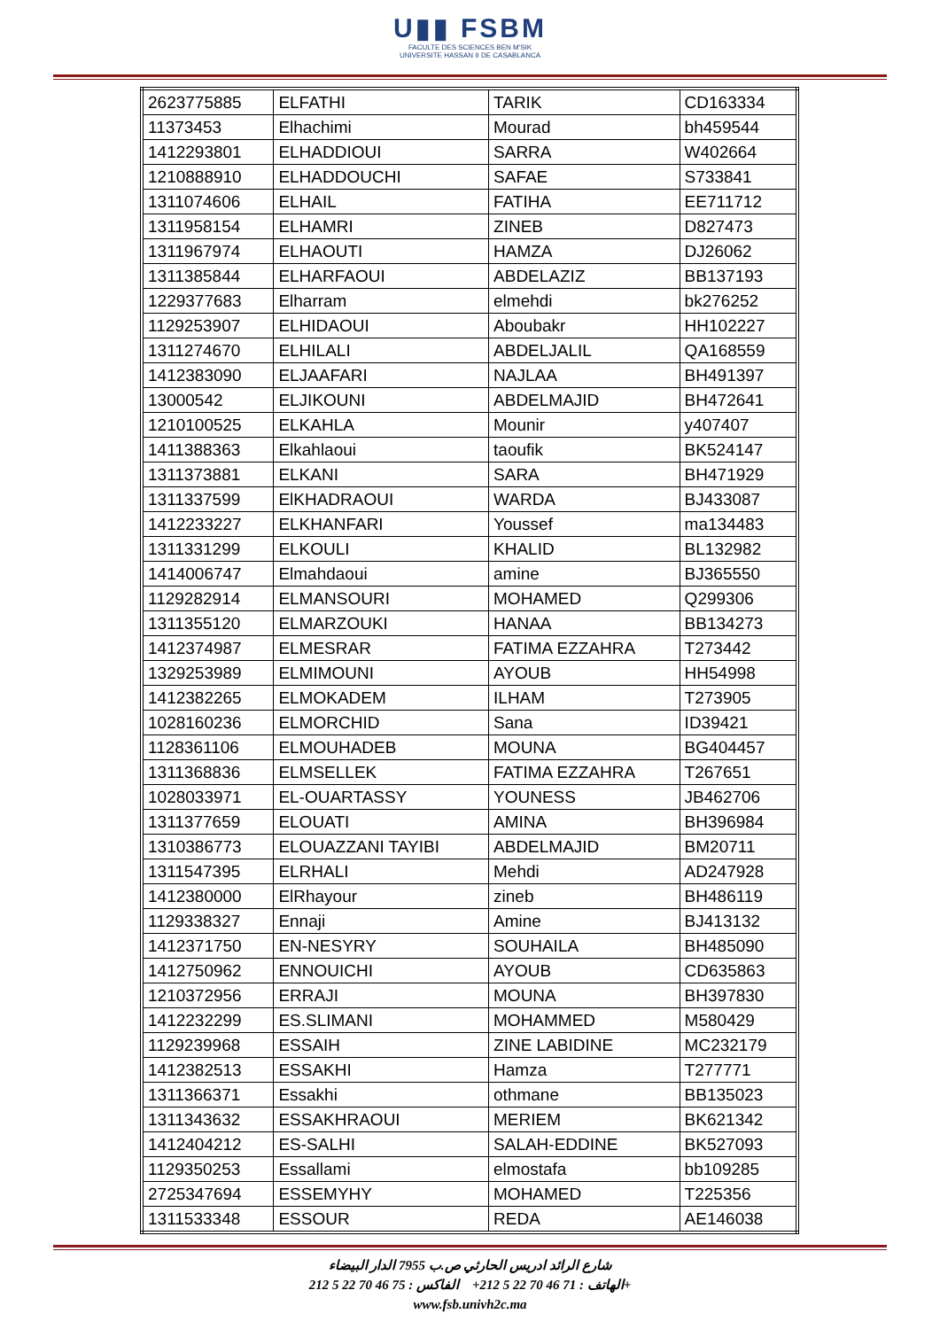U▮▮ FSBM
FACULTE DES SCIENCES BEN M'SIK
UNIVERSITE HASSAN II DE CASABLANCA
| 2623775885 | ELFATHI | TARIK | CD163334 |
| 11373453 | Elhachimi | Mourad | bh459544 |
| 1412293801 | ELHADDIOUI | SARRA | W402664 |
| 1210888910 | ELHADDOUCHI | SAFAE | S733841 |
| 1311074606 | ELHAIL | FATIHA | EE711712 |
| 1311958154 | ELHAMRI | ZINEB | D827473 |
| 1311967974 | ELHAOUTI | HAMZA | DJ26062 |
| 1311385844 | ELHARFAOUI | ABDELAZIZ | BB137193 |
| 1229377683 | Elharram | elmehdi | bk276252 |
| 1129253907 | ELHIDAOUI | Aboubakr | HH102227 |
| 1311274670 | ELHILALI | ABDELJALIL | QA168559 |
| 1412383090 | ELJAAFARI | NAJLAA | BH491397 |
| 13000542 | ELJIKOUNI | ABDELMAJID | BH472641 |
| 1210100525 | ELKAHLA | Mounir | y407407 |
| 1411388363 | Elkahlaoui | taoufik | BK524147 |
| 1311373881 | ELKANI | SARA | BH471929 |
| 1311337599 | ElKHADRAOUI | WARDA | BJ433087 |
| 1412233227 | ELKHANFARI | Youssef | ma134483 |
| 1311331299 | ELKOULI | KHALID | BL132982 |
| 1414006747 | Elmahdaoui | amine | BJ365550 |
| 1129282914 | ELMANSOURI | MOHAMED | Q299306 |
| 1311355120 | ELMARZOUKI | HANAA | BB134273 |
| 1412374987 | ELMESRAR | FATIMA EZZAHRA | T273442 |
| 1329253989 | ELMIMOUNI | AYOUB | HH54998 |
| 1412382265 | ELMOKADEM | ILHAM | T273905 |
| 1028160236 | ELMORCHID | Sana | ID39421 |
| 1128361106 | ELMOUHADEB | MOUNA | BG404457 |
| 1311368836 | ELMSELLEK | FATIMA EZZAHRA | T267651 |
| 1028033971 | EL-OUARTASSY | YOUNESS | JB462706 |
| 1311377659 | ELOUATI | AMINA | BH396984 |
| 1310386773 | ELOUAZZANI TAYIBI | ABDELMAJID | BM20711 |
| 1311547395 | ELRHALI | Mehdi | AD247928 |
| 1412380000 | ElRhayour | zineb | BH486119 |
| 1129338327 | Ennaji | Amine | BJ413132 |
| 1412371750 | EN-NESYRY | SOUHAILA | BH485090 |
| 1412750962 | ENNOUICHI | AYOUB | CD635863 |
| 1210372956 | ERRAJI | MOUNA | BH397830 |
| 1412232299 | ES.SLIMANI | MOHAMMED | M580429 |
| 1129239968 | ESSAIH | ZINE LABIDINE | MC232179 |
| 1412382513 | ESSAKHI | Hamza | T277771 |
| 1311366371 | Essakhi | othmane | BB135023 |
| 1311343632 | ESSAKHRAOUI | MERIEM | BK621342 |
| 1412404212 | ES-SALHI | SALAH-EDDINE | BK527093 |
| 1129350253 | Essallami | elmostafa | bb109285 |
| 2725347694 | ESSEMYHY | MOHAMED | T225356 |
| 1311533348 | ESSOUR | REDA | AE146038 |
شارع الرائد ادريس الحارثي ص.ب 7955 الدار البيضاء
الهاتف : 71 46 70 22 5 212+ الفاكس : 75 46 70 22 5 212+
www.fsb.univh2c.ma